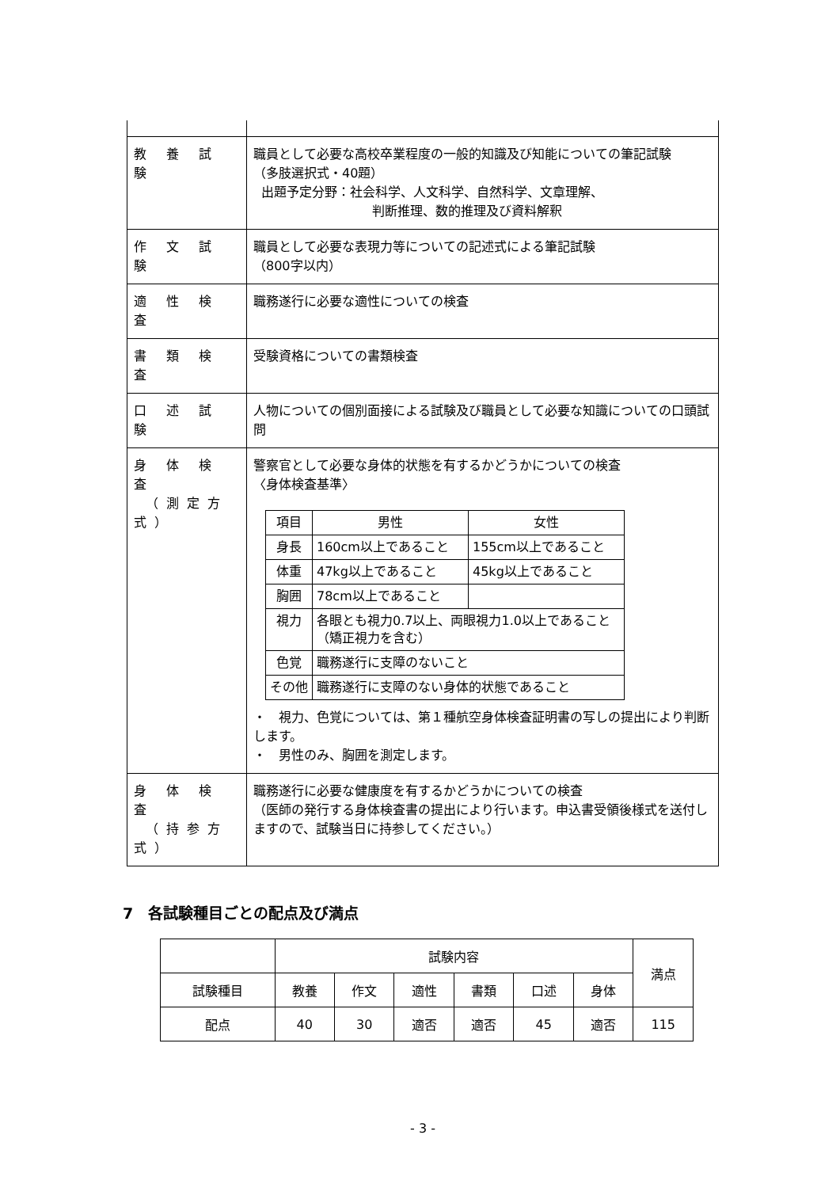| 教 養 試 験 | 職員として必要な高校卒業程度の一般的知識及び知能についての筆記試験 （多肢選択式・40題） 出題予定分野：社会科学、人文科学、自然科学、文章理解、 判断推理、数的推理及び資料解釈 |
| 作 文 試 験 | 職員として必要な表現力等についての記述式による筆記試験 （800字以内） |
| 適 性 検 査 | 職務遂行に必要な適性についての検査 |
| 書 類 検 査 | 受験資格についての書類検査 |
| 口 述 試 験 | 人物についての個別面接による試験及び職員として必要な知識についての口頭試問 |
| 身 体 検 査 （測定方式） | 警察官として必要な身体的状態を有するかどうかについての検査 〈身体検査基準〉 / 項目 / 男性 / 女性 / / 身長 / 160cm以上であること / 155cm以上であること / / 体重 / 47kg以上であること / 45kg以上であること / / 胸囲 / 78cm以上であること / / / 視力 / 各眼とも視力0.7以上、両眼視力1.0以上であること（矯正視力を含む） / / / 色覚 / 職務遂行に支障のないこと / / / その他 / 職務遂行に支障のない身体的状態であること / / ・ 視力、色覚については、第１種航空身体検査証明書の写しの提出により判断します。 ・ 男性のみ、胸囲を測定します。 |
| 身 体 検 査 （持参方式） | 職務遂行に必要な健康度を有するかどうかについての検査 （医師の発行する身体検査書の提出により行います。申込書受領後様式を送付しますので、試験当日に持参してください。） |
7　各試験種目ごとの配点及び満点
| | 試験内容 | | | | | | 満点 |
| 試験種目 | 教養 | 作文 | 適性 | 書類 | 口述 | 身体 | |
| 配点 | 40 | 30 | 適否 | 適否 | 45 | 適否 | 115 |
- 3 -